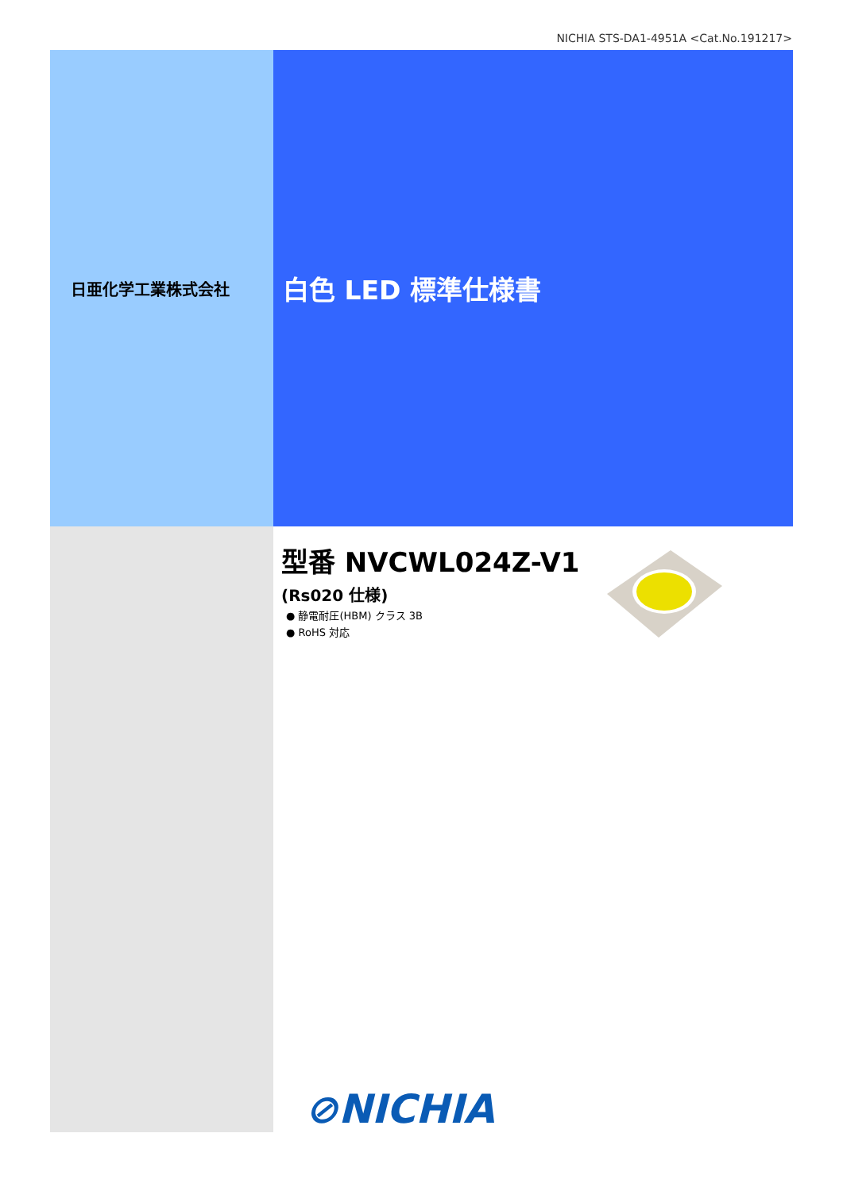NICHIA STS-DA1-4951A <Cat.No.191217>
日亜化学工業株式会社
白色 LED 標準仕様書
型番 NVCWL024Z-V1
(Rs020 仕様)
● 静電耐圧(HBM) クラス 3B
● RoHS 対応
⊘NICHIA